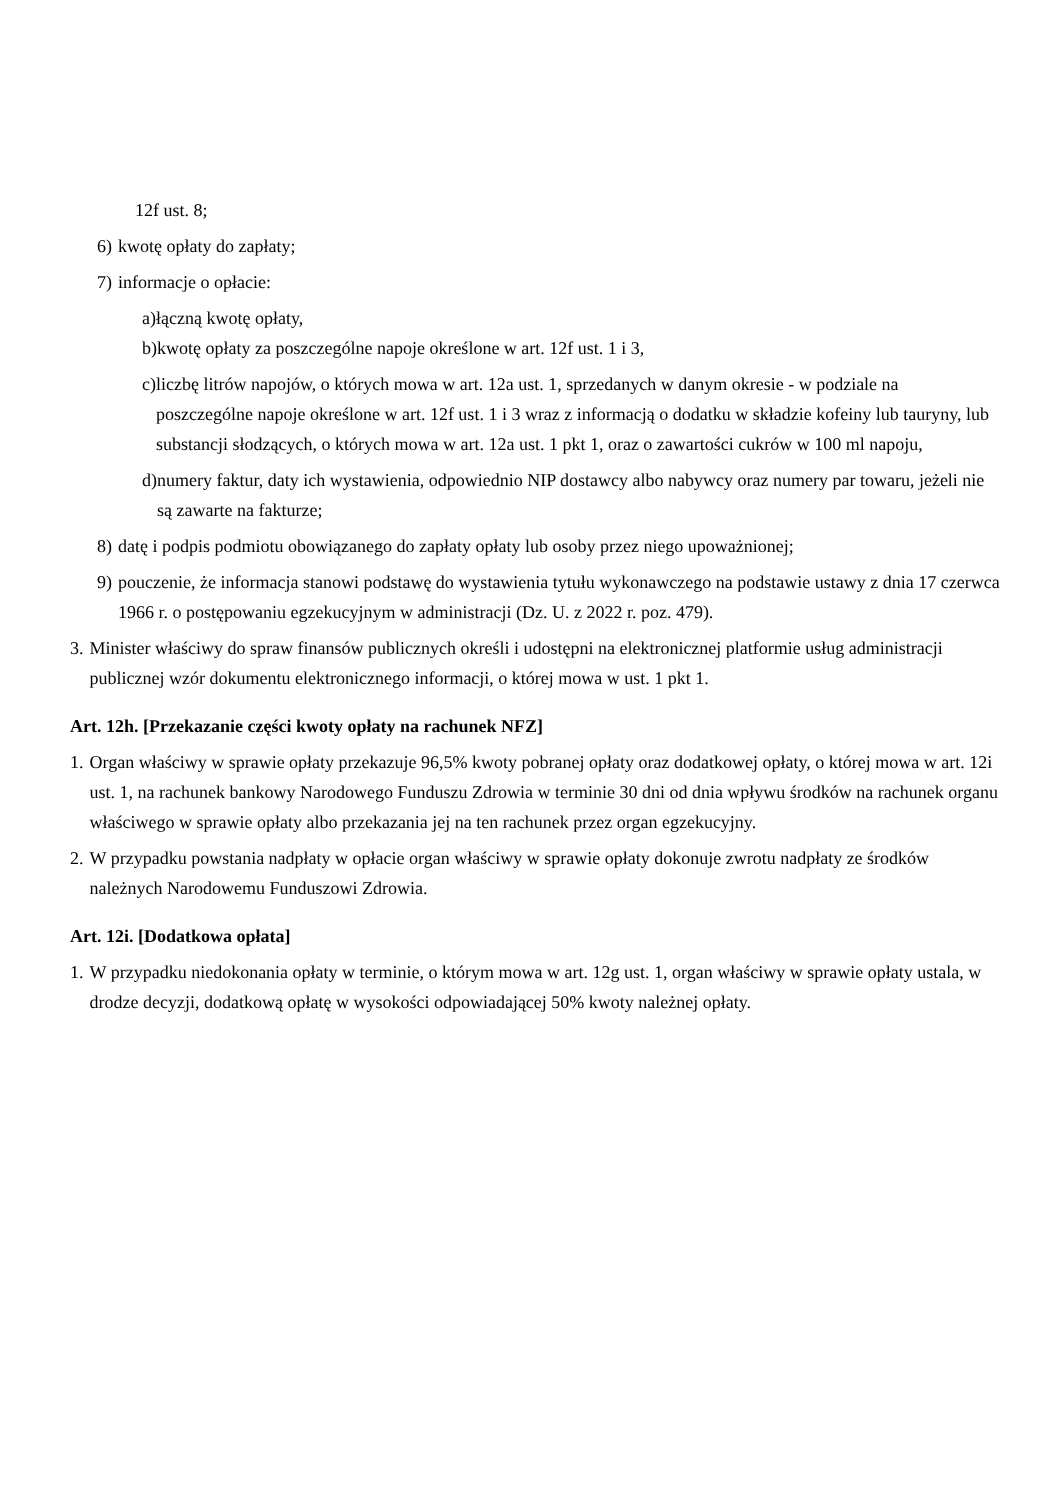12f ust. 8;
6) kwotę opłaty do zapłaty;
7) informacje o opłacie:
a) łączną kwotę opłaty,
b) kwotę opłaty za poszczególne napoje określone w art. 12f ust. 1 i 3,
c) liczbę litrów napojów, o których mowa w art. 12a ust. 1, sprzedanych w danym okresie - w podziale na poszczególne napoje określone w art. 12f ust. 1 i 3 wraz z informacją o dodatku w składzie kofeiny lub tauryny, lub substancji słodzących, o których mowa w art. 12a ust. 1 pkt 1, oraz o zawartości cukrów w 100 ml napoju,
d) numery faktur, daty ich wystawienia, odpowiednio NIP dostawcy albo nabywcy oraz numery par towaru, jeżeli nie są zawarte na fakturze;
8) datę i podpis podmiotu obowiązanego do zapłaty opłaty lub osoby przez niego upoważnionej;
9) pouczenie, że informacja stanowi podstawę do wystawienia tytułu wykonawczego na podstawie ustawy z dnia 17 czerwca 1966 r. o postępowaniu egzekucyjnym w administracji (Dz. U. z 2022 r. poz. 479).
3. Minister właściwy do spraw finansów publicznych określi i udostępni na elektronicznej platformie usług administracji publicznej wzór dokumentu elektronicznego informacji, o której mowa w ust. 1 pkt 1.
Art. 12h. [Przekazanie części kwoty opłaty na rachunek NFZ]
1. Organ właściwy w sprawie opłaty przekazuje 96,5% kwoty pobranej opłaty oraz dodatkowej opłaty, o której mowa w art. 12i ust. 1, na rachunek bankowy Narodowego Funduszu Zdrowia w terminie 30 dni od dnia wpływu środków na rachunek organu właściwego w sprawie opłaty albo przekazania jej na ten rachunek przez organ egzekucyjny.
2. W przypadku powstania nadpłaty w opłacie organ właściwy w sprawie opłaty dokonuje zwrotu nadpłaty ze środków należnych Narodowemu Funduszowi Zdrowia.
Art. 12i. [Dodatkowa opłata]
1. W przypadku niedokonania opłaty w terminie, o którym mowa w art. 12g ust. 1, organ właściwy w sprawie opłaty ustala, w drodze decyzji, dodatkową opłatę w wysokości odpowiadającej 50% kwoty należnej opłaty.